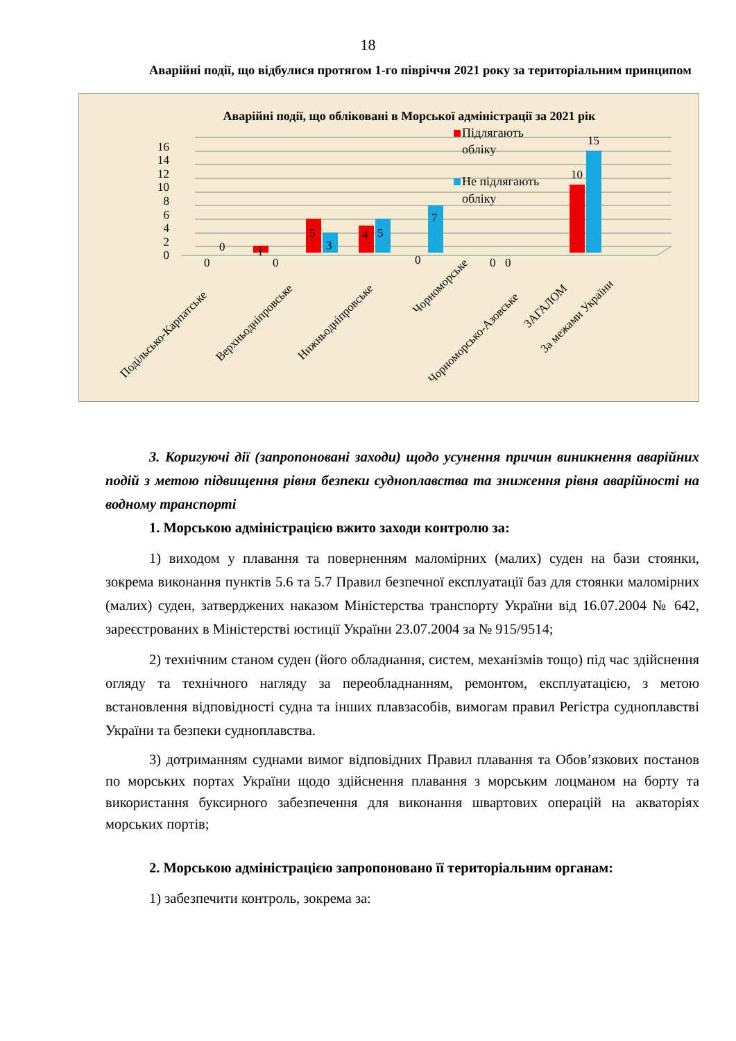18
Аварійні події, що відбулися протягом 1-го півріччя 2021 року за територіальним принципом
Аварійні події, що обліковані в Морської адміністрації за 2021 рік
0
2
4
6
8
10
12
14
16
Підлягають
обліку
Не підлягають
обліку
0
0
1
0
5
3
4
5
0
7
0
0
10
15
Подільсько-Карпатське
Верхньодніпровське
Нижньодніпровське
Чорноморське
Чорноморсько-Азовське
За межами України
ЗАГАЛОМ
3. Коригуючі дії (запропоновані заходи) щодо усунення причин виникнення аварійних подій з метою підвищення рівня безпеки судноплавства та зниження рівня аварійності на водному транспорті
1. Морською адміністрацією вжито заходи контролю за:
1) виходом у плавання та поверненням маломірних (малих) суден на бази стоянки, зокрема виконання пунктів 5.6 та 5.7 Правил безпечної експлуатації баз для стоянки маломірних (малих) суден, затверджених наказом Міністерства транспорту України від 16.07.2004 № 642, зареєстрованих в Міністерстві юстиції України 23.07.2004 за № 915/9514;
2) технічним станом суден (його обладнання, систем, механізмів тощо) під час здійснення огляду та технічного нагляду за переобладнанням, ремонтом, експлуатацією, з метою встановлення відповідності судна та інших плавзасобів, вимогам правил Регістра судноплавстві України та безпеки судноплавства.
3) дотриманням суднами вимог відповідних Правил плавання та Обов’язкових постанов по морських портах України щодо здійснення плавання з морським лоцманом на борту та використання буксирного забезпечення для виконання швартових операцій на акваторіях морських портів;
2. Морською адміністрацією запропоновано її територіальним органам:
1) забезпечити контроль, зокрема за: